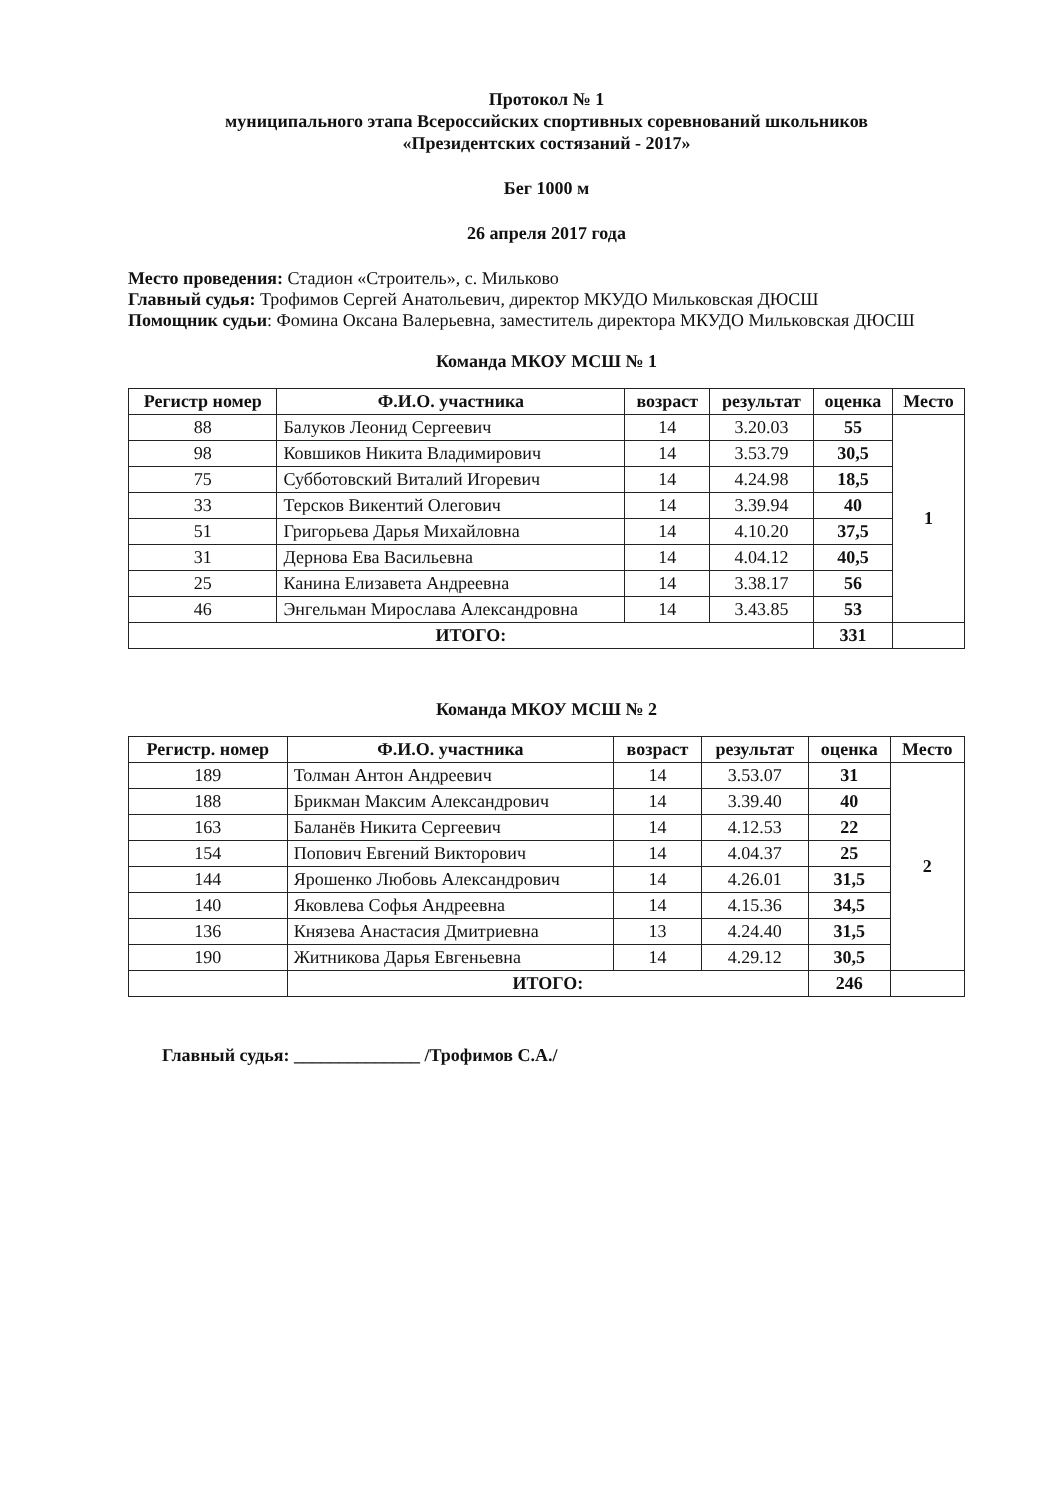Протокол № 1
муниципального этапа Всероссийских спортивных соревнований школьников
«Президентских состязаний - 2017»
Бег 1000 м
26 апреля 2017 года
Место проведения: Стадион «Строитель», с. Мильково
Главный судья: Трофимов Сергей Анатольевич, директор МКУДО Мильковская ДЮСШ
Помощник судьи: Фомина Оксана Валерьевна, заместитель директора МКУДО Мильковская ДЮСШ
Команда МКОУ МСШ № 1
| Регистр номер | Ф.И.О. участника | возраст | результат | оценка | Место |
| --- | --- | --- | --- | --- | --- |
| 88 | Балуков Леонид Сергеевич | 14 | 3.20.03 | 55 | 1 |
| 98 | Ковшиков Никита Владимирович | 14 | 3.53.79 | 30,5 | |
| 75 | Субботовский Виталий Игоревич | 14 | 4.24.98 | 18,5 | |
| 33 | Терсков Викентий Олегович | 14 | 3.39.94 | 40 | |
| 51 | Григорьева Дарья Михайловна | 14 | 4.10.20 | 37,5 | |
| 31 | Дернова Ева Васильевна | 14 | 4.04.12 | 40,5 | |
| 25 | Канина Елизавета Андреевна | 14 | 3.38.17 | 56 | |
| 46 | Энгельман Мирослава Александровна | 14 | 3.43.85 | 53 | |
| ИТОГО: | | | | 331 | |
Команда МКОУ МСШ № 2
| Регистр. номер | Ф.И.О. участника | возраст | результат | оценка | Место |
| --- | --- | --- | --- | --- | --- |
| 189 | Толман Антон Андреевич | 14 | 3.53.07 | 31 | 2 |
| 188 | Брикман Максим Александрович | 14 | 3.39.40 | 40 | |
| 163 | Баланёв Никита Сергеевич | 14 | 4.12.53 | 22 | |
| 154 | Попович Евгений Викторович | 14 | 4.04.37 | 25 | |
| 144 | Ярошенко Любовь Александрович | 14 | 4.26.01 | 31,5 | |
| 140 | Яковлева Софья Андреевна | 14 | 4.15.36 | 34,5 | |
| 136 | Князева Анастасия Дмитриевна | 13 | 4.24.40 | 31,5 | |
| 190 | Житникова Дарья Евгеньевна | 14 | 4.29.12 | 30,5 | |
| | ИТОГО: | | | 246 | |
Главный судья: ______________ /Трофимов С.А./